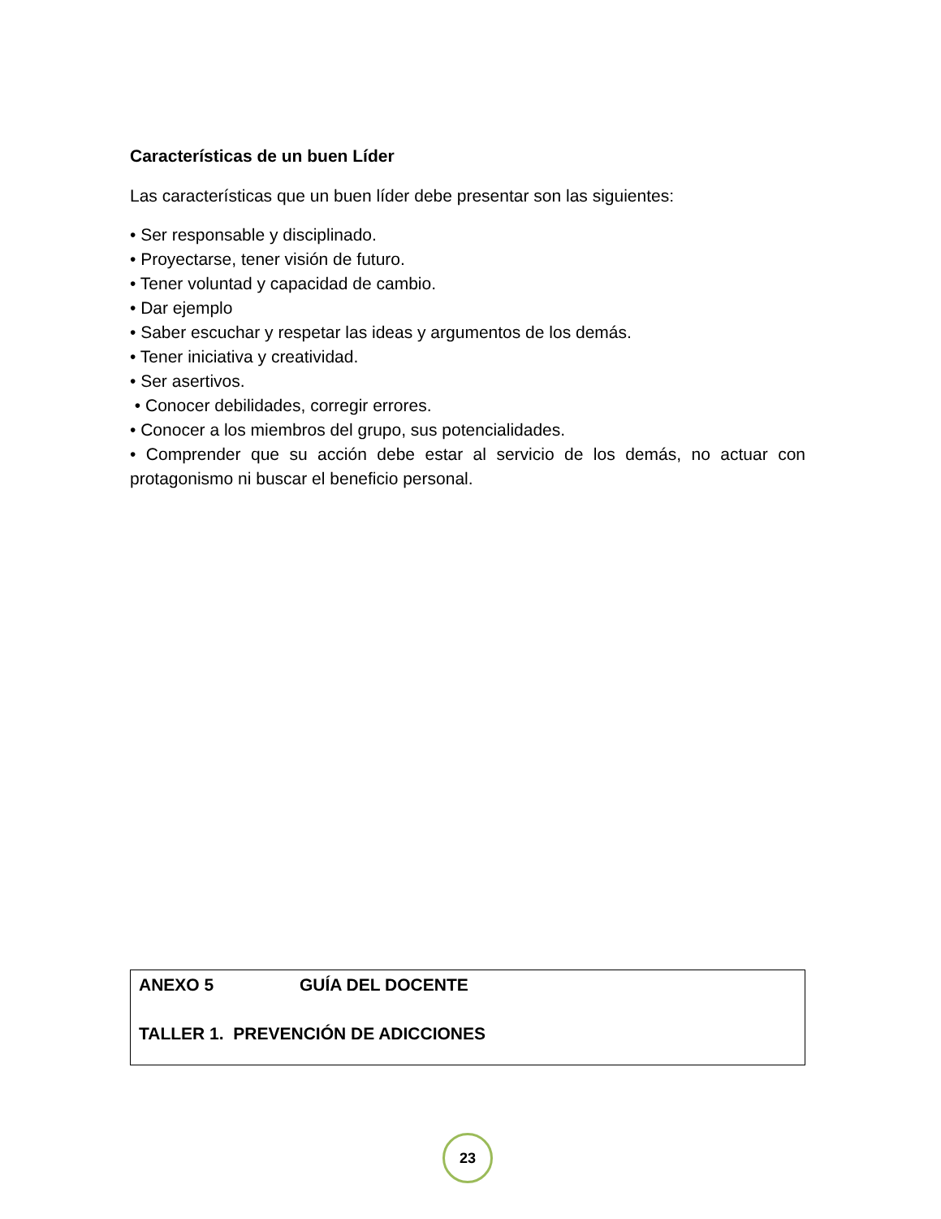Características de un buen Líder
Las características que un buen líder debe presentar son las siguientes:
• Ser responsable y disciplinado.
• Proyectarse, tener visión de futuro.
• Tener voluntad y capacidad de cambio.
• Dar ejemplo
• Saber escuchar y respetar las ideas y argumentos de los demás.
• Tener iniciativa y creatividad.
• Ser asertivos.
• Conocer debilidades, corregir errores.
• Conocer a los miembros del grupo, sus potencialidades.
• Comprender que su acción debe estar al servicio de los demás, no actuar con protagonismo ni buscar el beneficio personal.
ANEXO 5 GUÍA DEL DOCENTE
TALLER 1. PREVENCIÓN DE ADICCIONES
23